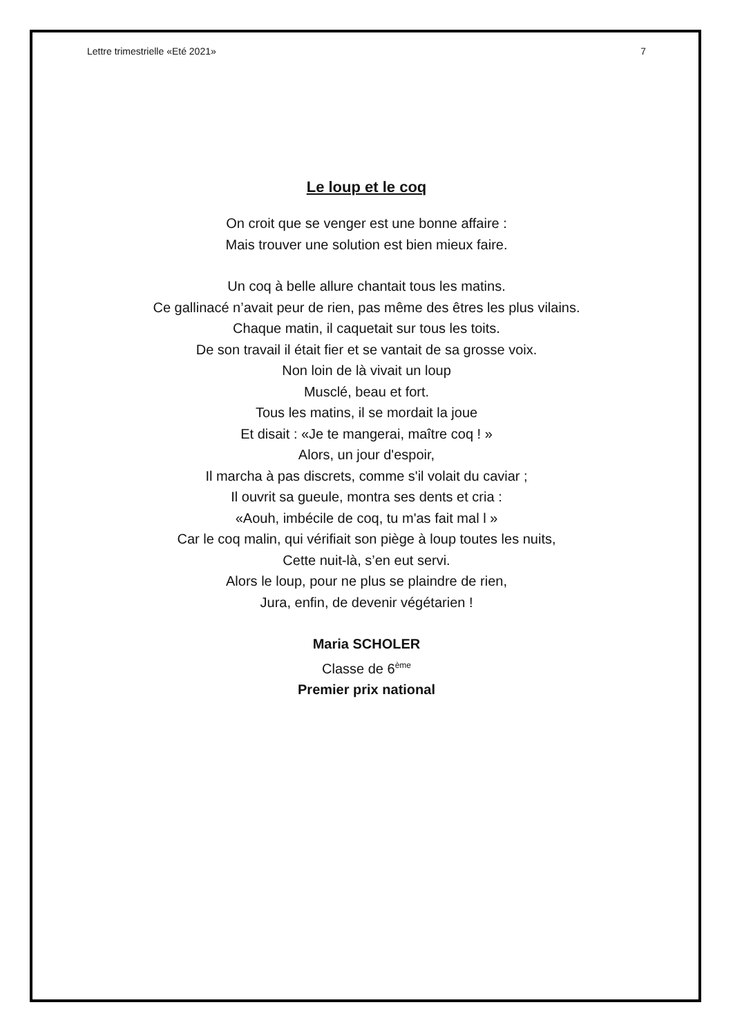Lettre trimestrielle «Eté 2021» 7
Le loup et le coq
On croit que se venger est une bonne affaire :
Mais trouver une solution est bien mieux faire.
Un coq à belle allure chantait tous les matins.
Ce gallinacé n’avait peur de rien, pas même des êtres les plus vilains.
Chaque matin, il caquetait sur tous les toits.
De son travail il était fier et se vantait de sa grosse voix.
Non loin de là vivait un loup
Musclé, beau et fort.
Tous les matins, il se mordait la joue
Et disait : «Je te mangerai, maître coq ! »
Alors, un jour d'espoir,
Il marcha à pas discrets, comme s'il volait du caviar ;
Il ouvrit sa gueule, montra ses dents et cria :
«Aouh, imbécile de coq, tu m'as fait mal l »
Car le coq malin, qui vérifiait son piège à loup toutes les nuits,
Cette nuit-là, s’en eut servi.
Alors le loup, pour ne plus se plaindre de rien,
Jura, enfin, de devenir végétarien !
Maria SCHOLER
Classe de 6<sup>ème</sup>
Premier prix national